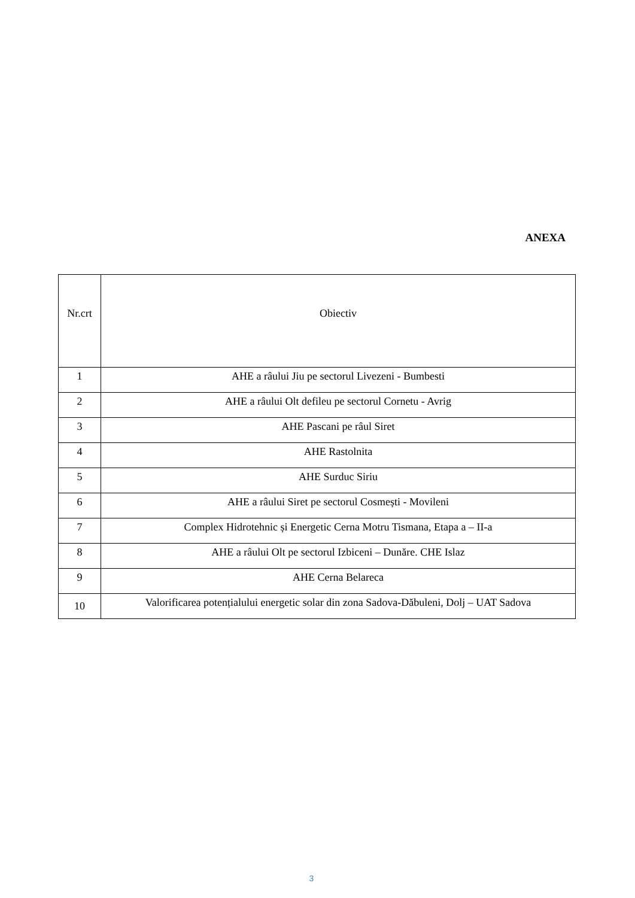ANEXA
| Nr.crt | Obiectiv |
| --- | --- |
| 1 | AHE a râului Jiu pe sectorul Livezeni - Bumbesti |
| 2 | AHE a râului Olt defileu pe sectorul Cornetu - Avrig |
| 3 | AHE Pascani pe râul Siret |
| 4 | AHE Rastolnita |
| 5 | AHE Surduc Siriu |
| 6 | AHE a râului Siret pe sectorul Cosmești - Movileni |
| 7 | Complex Hidrotehnic și Energetic Cerna Motru Tismana, Etapa a – II-a |
| 8 | AHE a râului Olt pe sectorul Izbiceni – Dunăre. CHE Islaz |
| 9 | AHE Cerna Belareca |
| 10 | Valorificarea potențialului energetic solar din zona Sadova-Dăbuleni, Dolj – UAT Sadova |
3